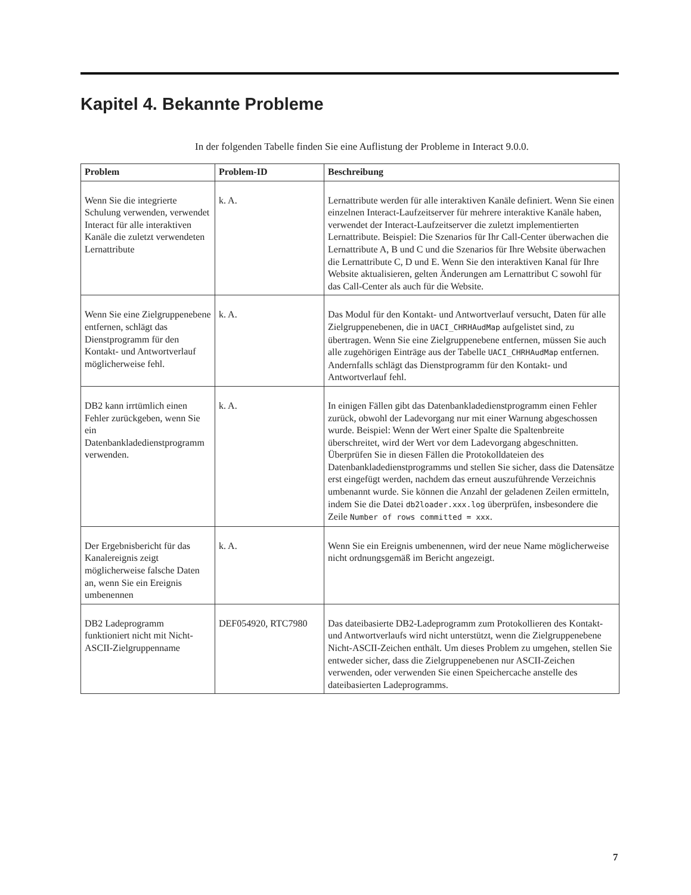Kapitel 4. Bekannte Probleme
In der folgenden Tabelle finden Sie eine Auflistung der Probleme in Interact 9.0.0.
| Problem | Problem-ID | Beschreibung |
| --- | --- | --- |
| Wenn Sie die integrierte Schulung verwenden, verwendet Interact für alle interaktiven Kanäle die zuletzt verwendeten Lernattribute | k. A. | Lernattribute werden für alle interaktiven Kanäle definiert. Wenn Sie einen einzelnen Interact-Laufzeitserver für mehrere interaktive Kanäle haben, verwendet der Interact-Laufzeitserver die zuletzt implementierten Lernattribute. Beispiel: Die Szenarios für Ihr Call-Center überwachen die Lernattribute A, B und C und die Szenarios für Ihre Website überwachen die Lernattribute C, D und E. Wenn Sie den interaktiven Kanal für Ihre Website aktualisieren, gelten Änderungen am Lernattribut C sowohl für das Call-Center als auch für die Website. |
| Wenn Sie eine Zielgruppenebene entfernen, schlägt das Dienstprogramm für den Kontakt- und Antwortverlauf möglicherweise fehl. | k. A. | Das Modul für den Kontakt- und Antwortverlauf versucht, Daten für alle Zielgruppenebenen, die in UACI_CHRHAudMap aufgelistet sind, zu übertragen. Wenn Sie eine Zielgruppenebene entfernen, müssen Sie auch alle zugehörigen Einträge aus der Tabelle UACI_CHRHAudMap entfernen. Andernfalls schlägt das Dienstprogramm für den Kontakt- und Antwortverlauf fehl. |
| DB2 kann irrtümlich einen Fehler zurückgeben, wenn Sie ein Datenbankladedienstprogramm verwenden. | k. A. | In einigen Fällen gibt das Datenbankladedienstprogramm einen Fehler zurück, obwohl der Ladevorgang nur mit einer Warnung abgeschossen wurde. Beispiel: Wenn der Wert einer Spalte die Spaltenbreite überschreitet, wird der Wert vor dem Ladevorgang abgeschnitten. Überprüfen Sie in diesen Fällen die Protokolldateien des Datenbankladedienstprogramms und stellen Sie sicher, dass die Datensätze erst eingefügt werden, nachdem das erneut auszuführende Verzeichnis umbenannt wurde. Sie können die Anzahl der geladenen Zeilen ermitteln, indem Sie die Datei db2loader.xxx.log überprüfen, insbesondere die Zeile Number of rows committed = xxx . |
| Der Ergebnisbericht für das Kanalereignis zeigt möglicherweise falsche Daten an, wenn Sie ein Ereignis umbenennen | k. A. | Wenn Sie ein Ereignis umbenennen, wird der neue Name möglicherweise nicht ordnungsgemäß im Bericht angezeigt. |
| DB2 Ladeprogramm funktioniert nicht mit Nicht-ASCII-Zielgruppenname | DEF054920, RTC7980 | Das dateibasierte DB2-Ladeprogramm zum Protokollieren des Kontakt- und Antwortverlaufs wird nicht unterstützt, wenn die Zielgruppenebene Nicht-ASCII-Zeichen enthält. Um dieses Problem zu umgehen, stellen Sie entweder sicher, dass die Zielgruppenebenen nur ASCII-Zeichen verwenden, oder verwenden Sie einen Speichercache anstelle des dateibasierten Ladeprogramms. |
7